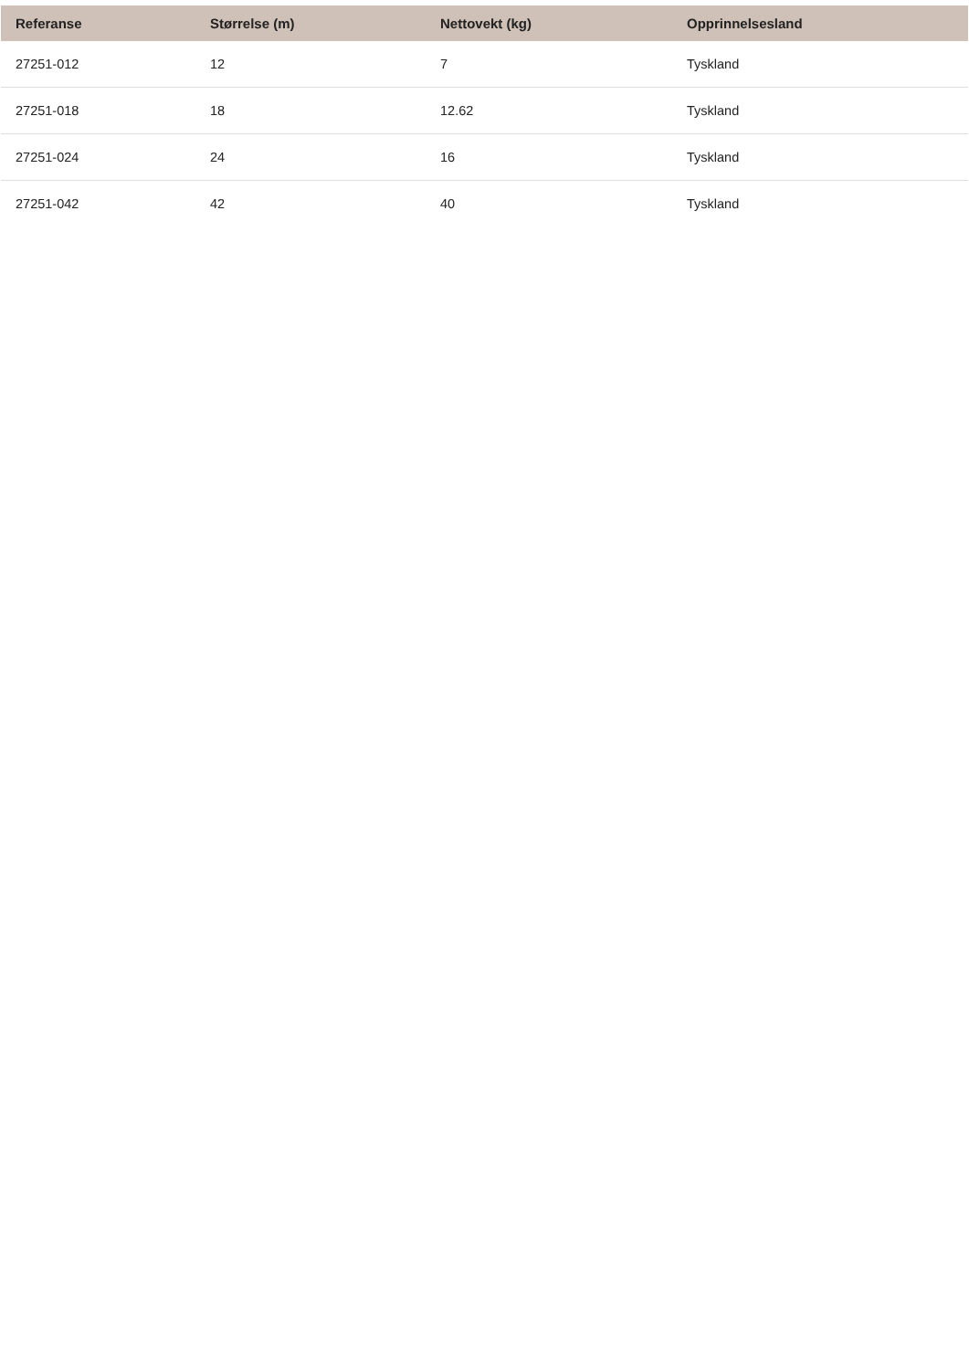| Referanse | Størrelse (m) | Nettovekt (kg) | Opprinnelsesland |
| --- | --- | --- | --- |
| 27251-012 | 12 | 7 | Tyskland |
| 27251-018 | 18 | 12.62 | Tyskland |
| 27251-024 | 24 | 16 | Tyskland |
| 27251-042 | 42 | 40 | Tyskland |